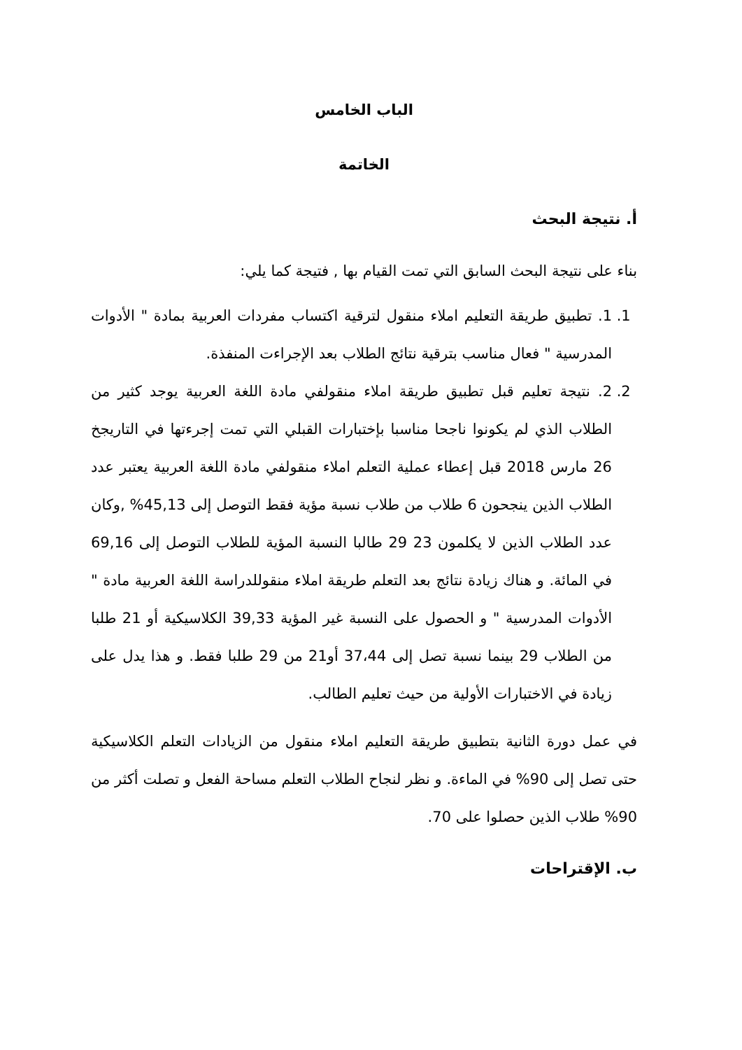الباب الخامس
الخاتمة
أ. نتيجة البحث
بناء على نتيجة البحث السابق التي تمت القيام بها , فتيجة كما يلي:
1. 1. تطبيق طريقة التعليم املاء منقول لترقية اكتساب مفردات العربية بمادة " الأدوات المدرسية " فعال مناسب بترقية نتائج الطلاب بعد الإجراءت المنفذة.
2. 2. نتيجة تعليم قبل تطبيق طريقة املاء منقولفي مادة اللغة العربية يوجد كثير من الطلاب الذي لم يكونوا ناجحا مناسبا بإختبارات القبلي التي تمت إجرءتها في التاريجخ 26 مارس 2018 قبل إعطاء عملية التعلم املاء منقولفي مادة اللغة العربية يعتبر عدد الطلاب الذين ينجحون 6 طلاب من طلاب نسبة مؤية فقط التوصل إلى 45,13% ,وكان عدد الطلاب الذين لا يكلمون 23 29 طالبا النسبة المؤية للطلاب التوصل إلى 69,16 في المائة. و هناك زيادة نتائج بعد التعلم طريقة املاء منقوللدراسة اللغة العربية مادة " الأدوات المدرسية " و الحصول على النسبة غير المؤية 39,33 الكلاسيكية أو 21 طلبا من الطلاب 29 بينما نسبة تصل إلى 37،44 أو21 من 29 طلبا فقط. و هذا يدل على زيادة في الاختبارات الأولية من حيث تعليم الطالب.
في عمل دورة الثانية بتطبيق طريقة التعليم املاء منقول من الزيادات التعلم الكلاسيكية حتى تصل إلى 90% في الماءة. و نظر لنجاح الطلاب التعلم مساحة الفعل و تصلت أكثر من 90% طلاب الذين حصلوا على 70.
ب. الإقتراحات